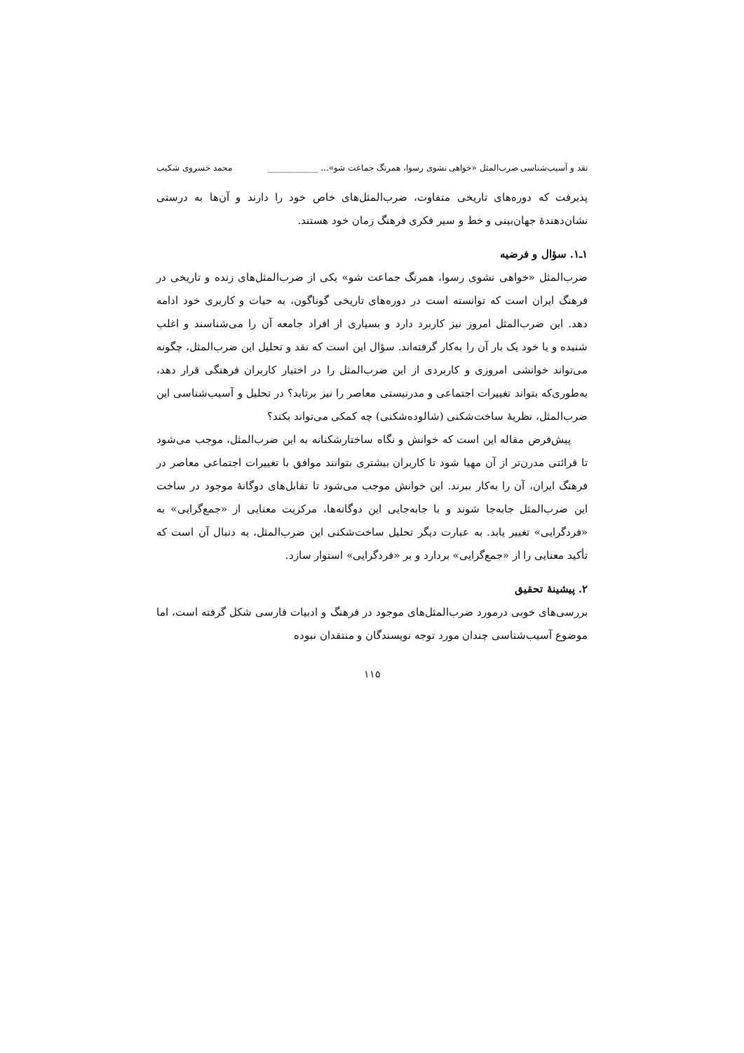نقد و آسیب‌شناسی ضرب‌المثل «خواهی نشوی رسوا، همرنگ جماعت شو»... ____________ محمد خسروی شکیب
پذیرفت که دوره‌های تاریخی متفاوت، ضرب‌المثل‌های خاص خود را دارند و آن‌ها به درستی نشان‌دهندهٔ جهان‌بینی و خط و سیر فکری فرهنگ زمان خود هستند.
۱ـ۱. سؤال و فرضیه
ضرب‌المثل «خواهی نشوی رسوا، همرنگ جماعت شو» یکی از ضرب‌المثل‌های زنده و تاریخی در فرهنگ ایران است که توانسته است در دوره‌های تاریخی گوناگون، به حیات و کاربری خود ادامه دهد. این ضرب‌المثل امروز نیز کاربرد دارد و بسیاری از افراد جامعه آن را می‌شناسند و اغلب شنیده و یا خود یک بار آن را به‌کار گرفته‌اند. سؤال این است که نقد و تحلیل این ضرب‌المثل، چگونه می‌تواند خوانشی امروزی و کاربردی از این ضرب‌المثل را در اختیار کاربران فرهنگی قرار دهد، به‌طوری‌که بتواند تغییرات اجتماعی و مدرنیستی معاصر را نیز برتابد؟ در تحلیل و آسیب‌شناسی این ضرب‌المثل، نظریهٔ ساخت‌شکنی (شالوده‌شکنی) چه کمکی می‌تواند بکند؟
پیش‌فرض مقاله این است که خوانش و نگاه ساختارشکنانه به این ضرب‌المثل، موجب می‌شود تا قرائتی مدرن‌تر از آن مهیا شود تا کاربران بیشتری بتوانند موافق با تغییرات اجتماعی معاصر در فرهنگ ایران، آن را به‌کار ببرند. این خوانش موجب می‌شود تا تقابل‌های دوگانهٔ موجود در ساخت این ضرب‌المثل جابه‌جا شوند و با جابه‌جایی این دوگانه‌ها، مرکزیت معنایی از «جمع‌گرایی» به «فردگرایی» تغییر یابد. به عبارت دیگر تحلیل ساخت‌شکنی این ضرب‌المثل، به دنبال آن است که تأکید معنایی را از «جمع‌گرایی» بردارد و بر «فردگرایی» استوار سازد.
۲. پیشینهٔ تحقیق
بررسی‌های خوبی درمورد ضرب‌المثل‌های موجود در فرهنگ و ادبیات فارسی شکل گرفته است، اما موضوع آسیب‌شناسی چندان مورد توجه نویسندگان و منتقدان نبوده
۱۱۵